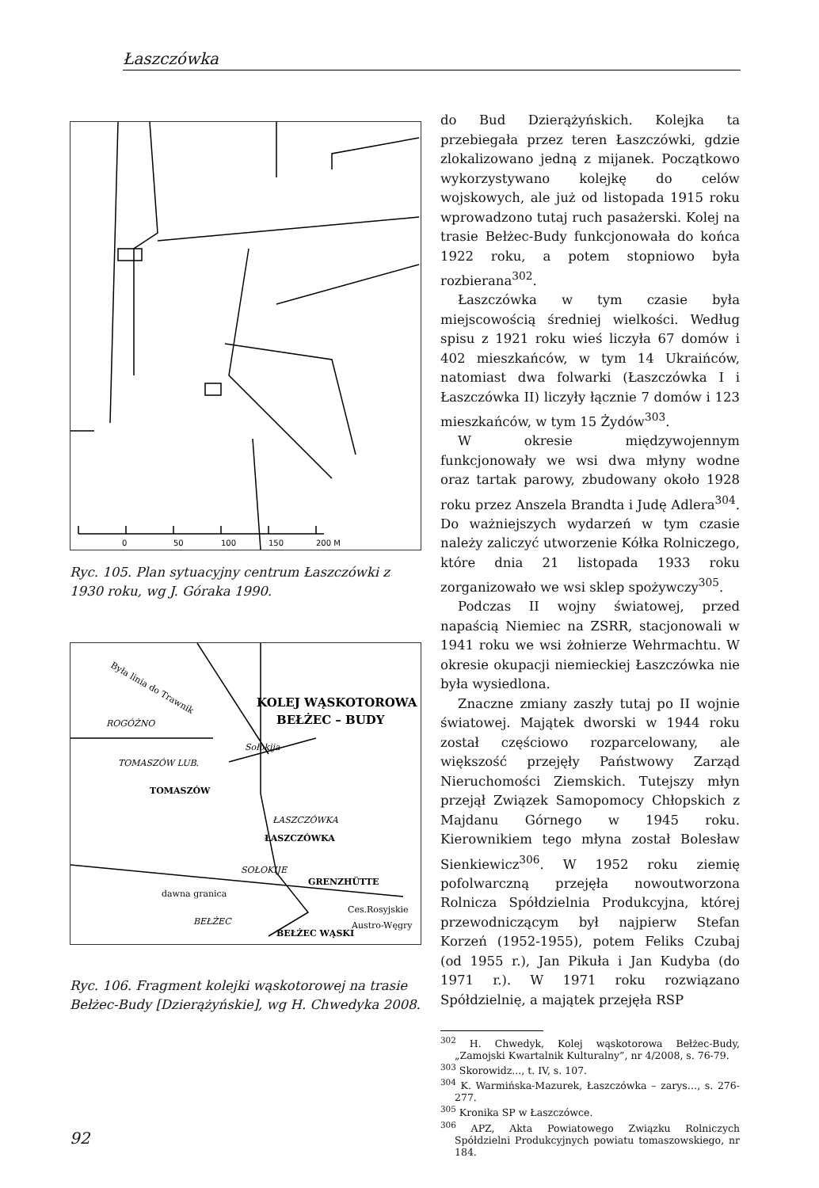Łaszczówka
0
50
100
150
200 M
Ryc. 105. Plan sytuacyjny centrum Łaszczówki z 1930 roku, wg J. Góraka 1990.
Była linia do Trawnik
ROGÓŻNO
TOMASZÓW LUB.
TOMASZÓW
Sołokija
ŁASZCZÓWKA
ŁASZCZÓWKA
SOŁOKIJE
GRENZHÜTTE
dawna granica
BEŁŻEC
BEŁŻEC WĄSKI
Ces.Rosyjskie
Austro-Węgry
KOLEJ WĄSKOTOROWA
BEŁŻEC – BUDY
Ryc. 106. Fragment kolejki wąskotorowej na trasie Bełżec-Budy [Dzierążyńskie], wg H. Chwedyka 2008.
do Bud Dzierążyńskich. Kolejka ta przebiegała przez teren Łaszczówki, gdzie zlokalizowano jedną z mijanek. Początkowo wykorzystywano kolejkę do celów wojskowych, ale już od listopada 1915 roku wprowadzono tutaj ruch pasażerski. Kolej na trasie Bełżec-Budy funkcjonowała do końca 1922 roku, a potem stopniowo była rozbierana<sup>302</sup>.
Łaszczówka w tym czasie była miejscowością średniej wielkości. Według spisu z 1921 roku wieś liczyła 67 domów i 402 mieszkańców, w tym 14 Ukraińców, natomiast dwa folwarki (Łaszczówka I i Łaszczówka II) liczyły łącznie 7 domów i 123 mieszkańców, w tym 15 Żydów<sup>303</sup>.
W okresie międzywojennym funkcjonowały we wsi dwa młyny wodne oraz tartak parowy, zbudowany około 1928 roku przez Anszela Brandta i Judę Adlera<sup>304</sup>. Do ważniejszych wydarzeń w tym czasie należy zaliczyć utworzenie Kółka Rolniczego, które dnia 21 listopada 1933 roku zorganizowało we wsi sklep spożywczy<sup>305</sup>.
Podczas II wojny światowej, przed napaścią Niemiec na ZSRR, stacjonowali w 1941 roku we wsi żołnierze Wehrmachtu. W okresie okupacji niemieckiej Łaszczówka nie była wysiedlona.
Znaczne zmiany zaszły tutaj po II wojnie światowej. Majątek dworski w 1944 roku został częściowo rozparcelowany, ale większość przejęły Państwowy Zarząd Nieruchomości Ziemskich. Tutejszy młyn przejął Związek Samopomocy Chłopskich z Majdanu Górnego w 1945 roku. Kierownikiem tego młyna został Bolesław Sienkiewicz<sup>306</sup>. W 1952 roku ziemię pofolwarczną przejęła nowoutworzona Rolnicza Spółdzielnia Produkcyjna, której przewodniczącym był najpierw Stefan Korzeń (1952-1955), potem Feliks Czubaj (od 1955 r.), Jan Pikuła i Jan Kudyba (do 1971 r.). W 1971 roku rozwiązano Spółdzielnię, a majątek przejęła RSP
<sup>302</sup> H. Chwedyk, Kolej wąskotorowa Bełżec-Budy, „Zamojski Kwartalnik Kulturalny”, nr 4/2008, s. 76-79.
<sup>303</sup> Skorowidz..., t. IV, s. 107.
<sup>304</sup> K. Warmińska-Mazurek, Łaszczówka – zarys…, s. 276-277.
<sup>305</sup> Kronika SP w Łaszczówce.
<sup>306</sup> APZ, Akta Powiatowego Związku Rolniczych Spółdzielni Produkcyjnych powiatu tomaszowskiego, nr 184.
92